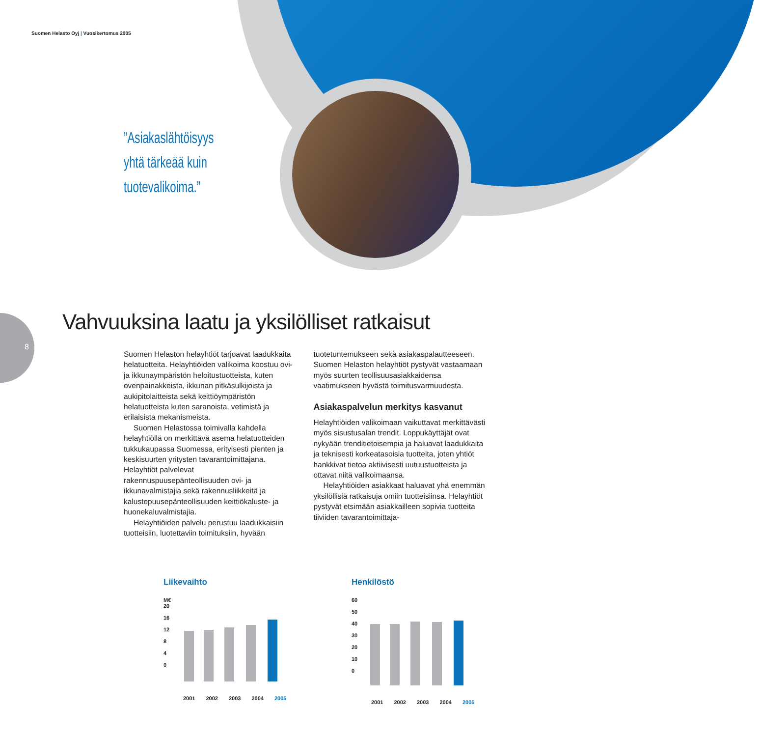8
Suomen Helasto Oyj | Vuosikertomus 2005
”Asiakaslähtöisyys
yhtä tärkeää kuin
tuotevalikoima.”
Vahvuuksina laatu ja yksilölliset ratkaisut
Suomen Helaston helayhtiöt tarjoavat laadukkaita helatuotteita. Helayhtiöiden valikoima koostuu ovi- ja ikkunaympäristön heloitustuotteista, kuten ovenpainakkeista, ikkunan pitkäsulkijoista ja aukipitolaitteista sekä keittiöympäristön helatuotteista kuten saranoista, vetimistä ja erilaisista mekanismeista.
Suomen Helastossa toimivalla kahdella helayhtiöllä on merkittävä asema helatuotteiden tukkukaupassa Suomessa, erityisesti pienten ja keskisuurten yritysten tavarantoimittajana. Helayhtiöt palvelevat rakennuspuusepänteollisuuden ovi- ja ikkunavalmistajia sekä rakennusliikkeitä ja kalustepuusepänteollisuuden keittiökaluste- ja huonekaluvalmistajia.
Helayhtiöiden palvelu perustuu laadukkaisiin tuotteisiin, luotettaviin toimituksiin, hyvään
tuotetuntemukseen sekä asiakaspalautteeseen. Suomen Helaston helayhtiöt pystyvät vastaamaan myös suurten teollisuusasiakkaidensa vaatimukseen hyvästä toimitusvarmuudesta.
Asiakaspalvelun merkitys kasvanut
Helayhtiöiden valikoimaan vaikuttavat merkittävästi myös sisustusalan trendit. Loppukäyttäjät ovat nykyään trenditietoisempia ja haluavat laadukkaita ja teknisesti korkeatasoisia tuotteita, joten yhtiöt hankkivat tietoa aktiivisesti uutuustuotteista ja ottavat niitä valikoimaansa.
Helayhtiöiden asiakkaat haluavat yhä enemmän yksilöllisiä ratkaisuja omiin tuotteisiinsa. Helayhtiöt pystyvät etsimään asiakkailleen sopivia tuotteita tiiviiden tavarantoimittaja-
Liikevaihto
M€
20
16
12
8
4
0
2001 2002 2003 2004 2005
Henkilöstö
60
50
40
30
20
10
0
2001 2002 2003 2004 2005